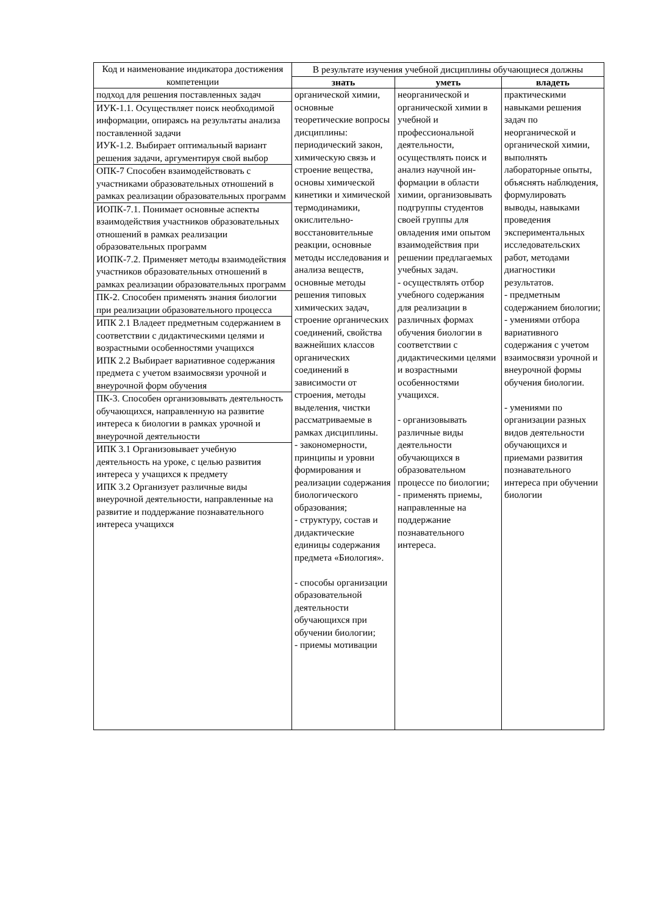| Код и наименование индикатора достижения компетенции | В результате изучения учебной дисциплины обучающиеся должны | | |
| --- | --- | --- | --- |
| | знать | уметь | владеть |
| подход для решения поставленных задач | органической химии, основные теоретические вопросы дисциплины: периодический закон, химическую связь и строение вещества, основы химической кинетики и химической термодинамики, окислительно-восстановительные реакции, основные методы исследования и анализа веществ, основные методы решения типовых химических задач, строение органических соединений, свойства важнейших классов органических соединений в зависимости от строения, методы выделения, чистки рассматриваемые в рамках дисциплины. - закономерности, принципы и уровни формирования и реализации содержания биологического образования; - структуру, состав и дидактические единицы содержания предмета «Биология». - способы организации образовательной деятельности обучающихся при обучении биологии; - приемы мотивации | неорганической и органической химии в учебной и профессиональной деятельности, осуществлять поиск и анализ научной ин-формации в области химии, организовывать подгруппы студентов своей группы для овладения ими опытом взаимодействия при решении предлагаемых учебных задач. - осуществлять отбор учебного содержания для реализации в различных формах обучения биологии в соответствии с дидактическими целями и возрастными особенностями учащихся. - организовывать различные виды деятельности обучающихся в образовательном процессе по биологии; - применять приемы, направленные на поддержание познавательного интереса. | практическими навыками решения задач по неорганической и органической химии, выполнять лабораторные опыты, объяснять наблюдения, формулировать выводы, навыками проведения экспериментальных исследовательских работ, методами диагностики результатов. - предметным содержанием биологии; - умениями отбора вариативного содержания с учетом взаимосвязи урочной и внеурочной формы обучения биологии. - умениями по организации разных видов деятельности обучающихся и приемами развития познавательного интереса при обучении биологии |
| ИУК-1.1. Осуществляет поиск необходимой информации, опираясь на результаты анализа поставленной задачи ИУК-1.2. Выбирает оптимальный вариант решения задачи, аргументируя свой выбор | | | |
| ОПК-7 Способен взаимодействовать с участниками образовательных отношений в рамках реализации образовательных программ | | | |
| ИОПК-7.1. Понимает основные аспекты взаимодействия участников образовательных отношений в рамках реализации образовательных программ ИОПК-7.2. Применяет методы взаимодействия участников образовательных отношений в рамках реализации образовательных программ | | | |
| ПК-2. Способен применять знания биологии при реализации образовательного процесса | | | |
| ИПК 2.1 Владеет предметным содержанием в соответствии с дидактическими целями и возрастными особенностями учащихся ИПК 2.2 Выбирает вариативное содержания предмета с учетом взаимосвязи урочной и внеурочной форм обучения | | | |
| ПК-3. Способен организовывать деятельность обучающихся, направленную на развитие интереса к биологии в рамках урочной и внеурочной деятельности | | | |
| ИПК 3.1 Организовывает учебную деятельность на уроке, с целью развития интереса у учащихся к предмету ИПК 3.2 Организует различные виды внеурочной деятельности, направленные на развитие и поддержание познавательного интереса учащихся | | | |